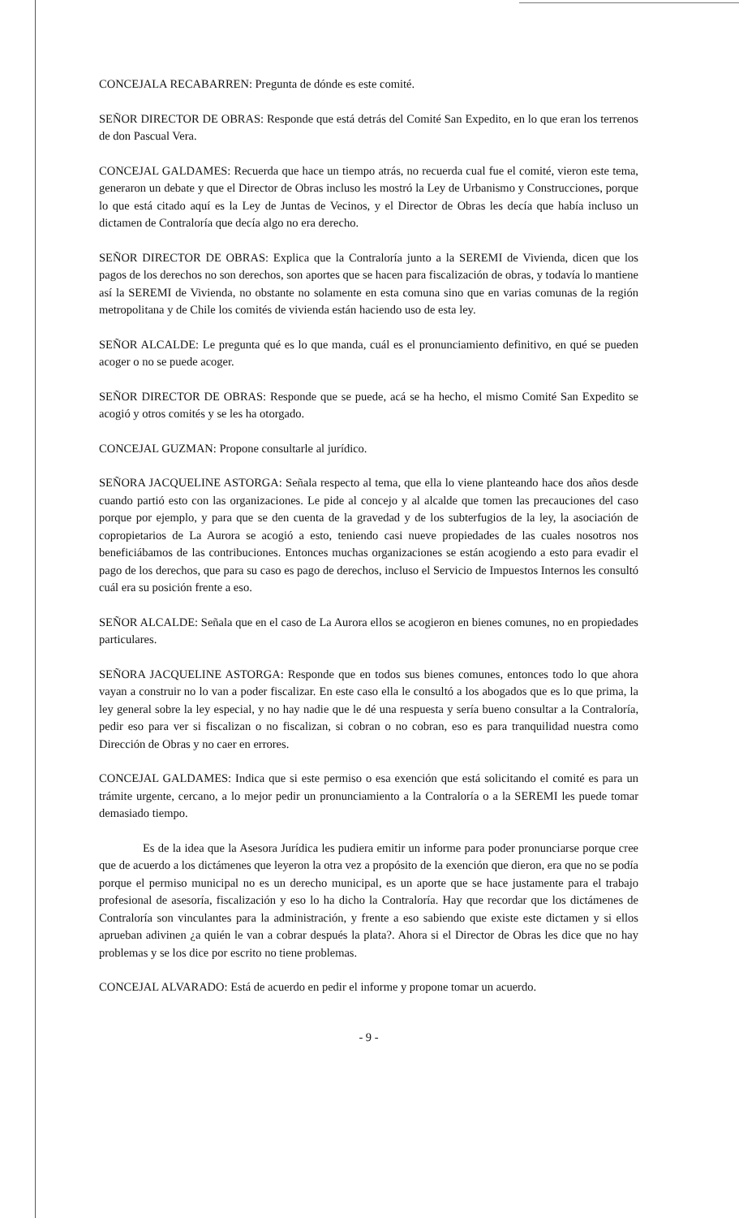CONCEJALA RECABARREN: Pregunta de dónde es este comité.
SEÑOR DIRECTOR DE OBRAS: Responde que está detrás del Comité San Expedito, en lo que eran los terrenos de don Pascual Vera.
CONCEJAL GALDAMES: Recuerda que hace un tiempo atrás, no recuerda cual fue el comité, vieron este tema, generaron un debate y que el Director de Obras incluso les mostró la Ley de Urbanismo y Construcciones, porque lo que está citado aquí es la Ley de Juntas de Vecinos, y el Director de Obras les decía que había incluso un dictamen de Contraloría que decía algo no era derecho.
SEÑOR DIRECTOR DE OBRAS: Explica que la Contraloría junto a la SEREMI de Vivienda, dicen que los pagos de los derechos no son derechos, son aportes que se hacen para fiscalización de obras, y todavía lo mantiene así la SEREMI de Vivienda, no obstante no solamente en esta comuna sino que en varias comunas de la región metropolitana y de Chile los comités de vivienda están haciendo uso de esta ley.
SEÑOR ALCALDE: Le pregunta qué es lo que manda, cuál es el pronunciamiento definitivo, en qué se pueden acoger o no se puede acoger.
SEÑOR DIRECTOR DE OBRAS: Responde que se puede, acá se ha hecho, el mismo Comité San Expedito se acogió y otros comités y se les ha otorgado.
CONCEJAL GUZMAN: Propone consultarle al jurídico.
SEÑORA JACQUELINE ASTORGA: Señala respecto al tema, que ella lo viene planteando hace dos años desde cuando partió esto con las organizaciones. Le pide al concejo y al alcalde que tomen las precauciones del caso porque por ejemplo, y para que se den cuenta de la gravedad y de los subterfugios de la ley, la asociación de copropietarios de La Aurora se acogió a esto, teniendo casi nueve propiedades de las cuales nosotros nos beneficiábamos de las contribuciones. Entonces muchas organizaciones se están acogiendo a esto para evadir el pago de los derechos, que para su caso es pago de derechos, incluso el Servicio de Impuestos Internos les consultó cuál era su posición frente a eso.
SEÑOR ALCALDE: Señala que en el caso de La Aurora ellos se acogieron en bienes comunes, no en propiedades particulares.
SEÑORA JACQUELINE ASTORGA: Responde que en todos sus bienes comunes, entonces todo lo que ahora vayan a construir no lo van a poder fiscalizar. En este caso ella le consultó a los abogados que es lo que prima, la ley general sobre la ley especial, y no hay nadie que le dé una respuesta y sería bueno consultar a la Contraloría, pedir eso para ver si fiscalizan o no fiscalizan, si cobran o no cobran, eso es para tranquilidad nuestra como Dirección de Obras y no caer en errores.
CONCEJAL GALDAMES: Indica que si este permiso o esa exención que está solicitando el comité es para un trámite urgente, cercano, a lo mejor pedir un pronunciamiento a la Contraloría o a la SEREMI les puede tomar demasiado tiempo.
Es de la idea que la Asesora Jurídica les pudiera emitir un informe para poder pronunciarse porque cree que de acuerdo a los dictámenes que leyeron la otra vez a propósito de la exención que dieron, era que no se podía porque el permiso municipal no es un derecho municipal, es un aporte que se hace justamente para el trabajo profesional de asesoría, fiscalización y eso lo ha dicho la Contraloría. Hay que recordar que los dictámenes de Contraloría son vinculantes para la administración, y frente a eso sabiendo que existe este dictamen y si ellos aprueban adivinen ¿a quién le van a cobrar después la plata?. Ahora si el Director de Obras les dice que no hay problemas y se los dice por escrito no tiene problemas.
CONCEJAL ALVARADO: Está de acuerdo en pedir el informe y propone tomar un acuerdo.
- 9 -